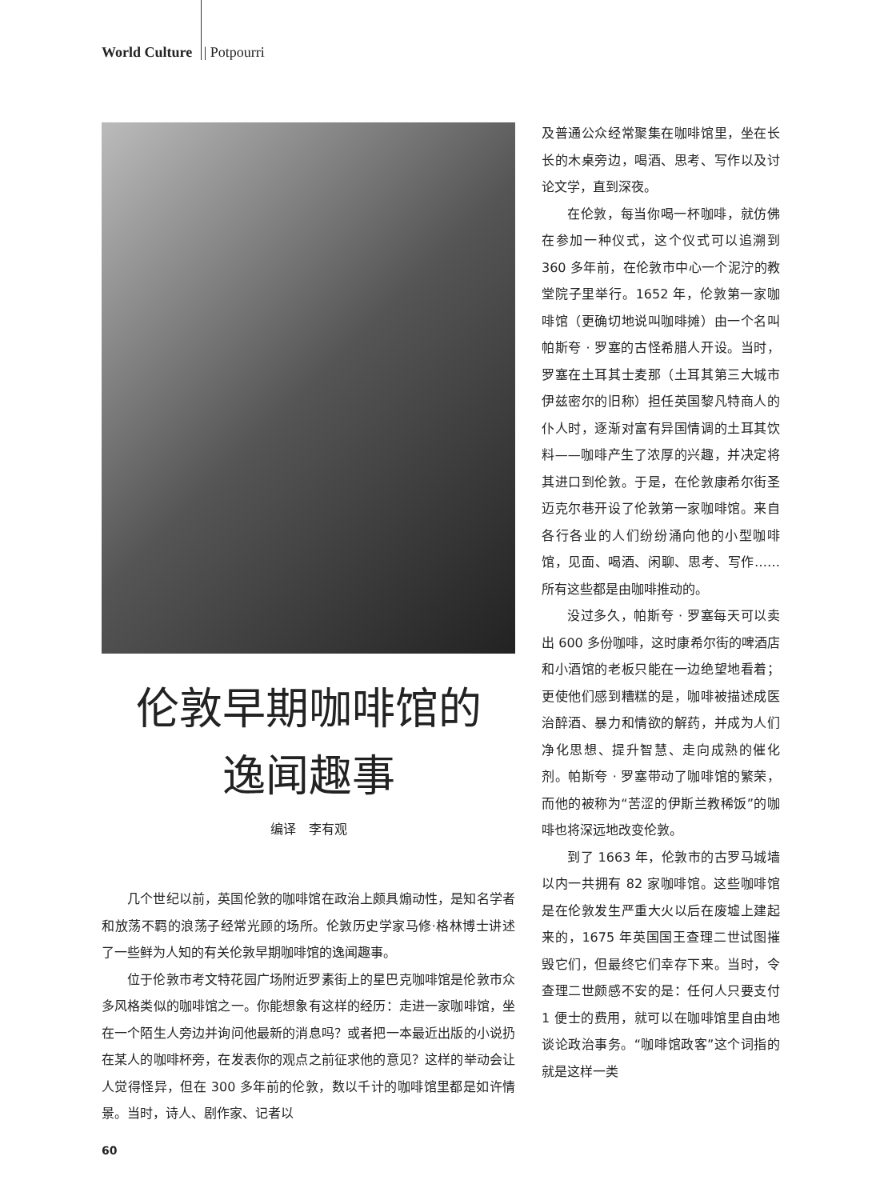World Culture | Potpourri
伦敦早期咖啡馆的
逸闻趣事
编译　李有观
几个世纪以前，英国伦敦的咖啡馆在政治上颇具煽动性，是知名学者和放荡不羁的浪荡子经常光顾的场所。伦敦历史学家马修·格林博士讲述了一些鲜为人知的有关伦敦早期咖啡馆的逸闻趣事。
位于伦敦市考文特花园广场附近罗素街上的星巴克咖啡馆是伦敦市众多风格类似的咖啡馆之一。你能想象有这样的经历：走进一家咖啡馆，坐在一个陌生人旁边并询问他最新的消息吗？或者把一本最近出版的小说扔在某人的咖啡杯旁，在发表你的观点之前征求他的意见？这样的举动会让人觉得怪异，但在 300 多年前的伦敦，数以千计的咖啡馆里都是如许情景。当时，诗人、剧作家、记者以
及普通公众经常聚集在咖啡馆里，坐在长长的木桌旁边，喝酒、思考、写作以及讨论文学，直到深夜。
在伦敦，每当你喝一杯咖啡，就仿佛在参加一种仪式，这个仪式可以追溯到 360 多年前，在伦敦市中心一个泥泞的教堂院子里举行。1652 年，伦敦第一家咖啡馆（更确切地说叫咖啡摊）由一个名叫帕斯夸 · 罗塞的古怪希腊人开设。当时，罗塞在土耳其士麦那（土耳其第三大城市伊兹密尔的旧称）担任英国黎凡特商人的仆人时，逐渐对富有异国情调的土耳其饮料——咖啡产生了浓厚的兴趣，并决定将其进口到伦敦。于是，在伦敦康希尔街圣迈克尔巷开设了伦敦第一家咖啡馆。来自各行各业的人们纷纷涌向他的小型咖啡馆，见面、喝酒、闲聊、思考、写作……所有这些都是由咖啡推动的。
没过多久，帕斯夸 · 罗塞每天可以卖出 600 多份咖啡，这时康希尔街的啤酒店和小酒馆的老板只能在一边绝望地看着；更使他们感到糟糕的是，咖啡被描述成医治醉酒、暴力和情欲的解药，并成为人们净化思想、提升智慧、走向成熟的催化剂。帕斯夸 · 罗塞带动了咖啡馆的繁荣，而他的被称为“苦涩的伊斯兰教稀饭”的咖啡也将深远地改变伦敦。
到了 1663 年，伦敦市的古罗马城墙以内一共拥有 82 家咖啡馆。这些咖啡馆是在伦敦发生严重大火以后在废墟上建起来的，1675 年英国国王查理二世试图摧毁它们，但最终它们幸存下来。当时，令查理二世颇感不安的是：任何人只要支付 1 便士的费用，就可以在咖啡馆里自由地谈论政治事务。“咖啡馆政客”这个词指的就是这样一类
60